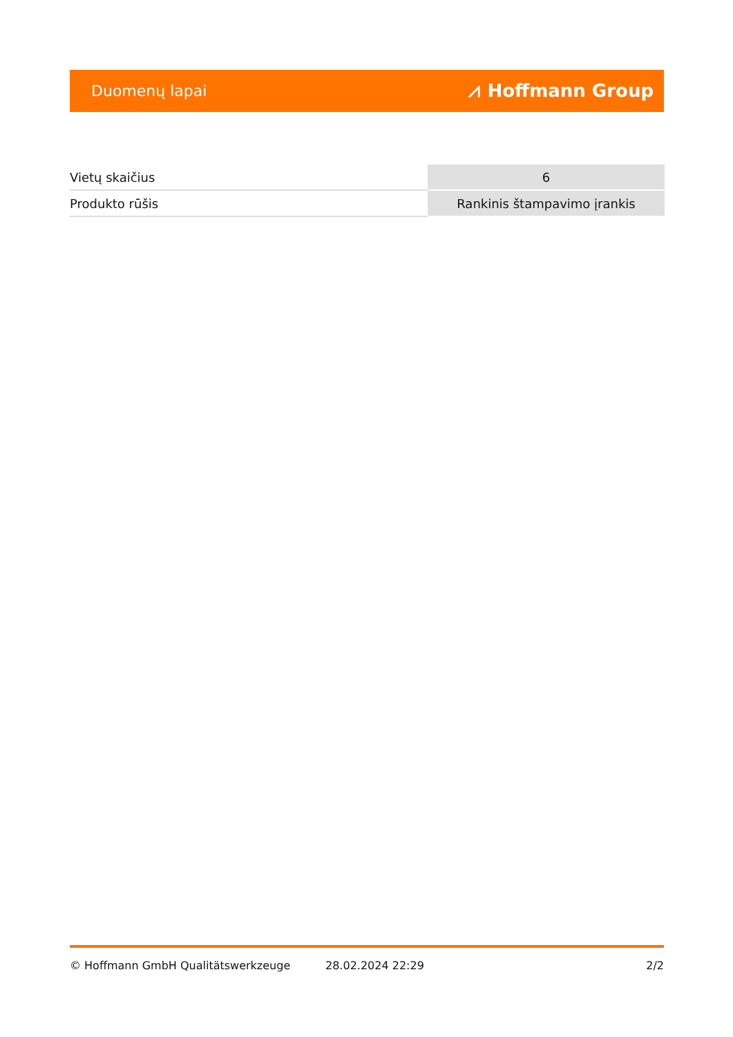Duomenų lapai ⩘ Hoffmann Group
| Vietų skaičius | 6 |
| Produkto rūšis | Rankinis štampavimo įrankis |
© Hoffmann GmbH Qualitätswerkzeuge 28.02.2024 22:29 2/2